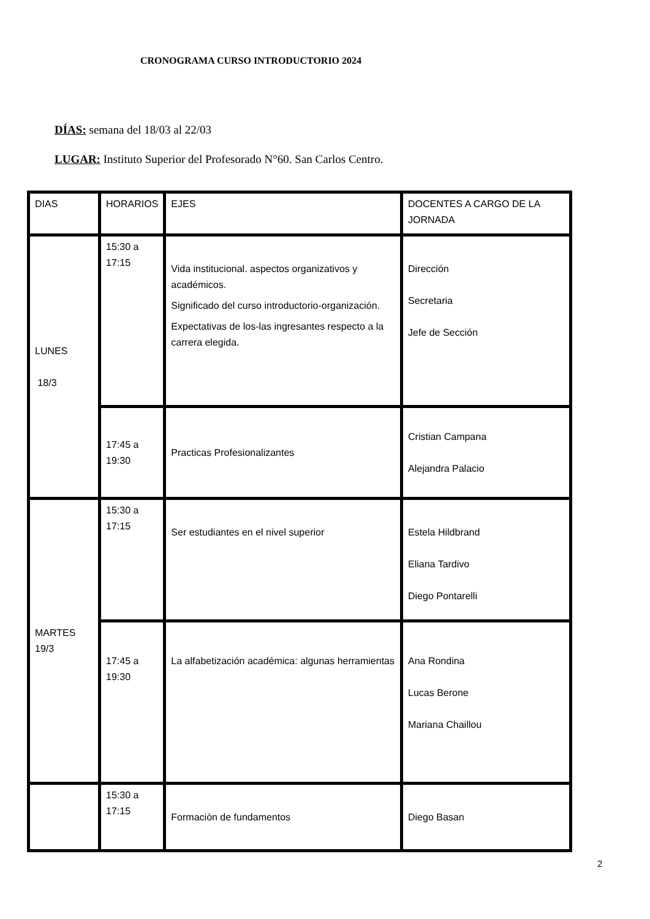CRONOGRAMA CURSO INTRODUCTORIO 2024
DÍAS: semana del 18/03 al 22/03
LUGAR: Instituto Superior del Profesorado N°60. San Carlos Centro.
| DIAS | HORARIOS | EJES | DOCENTES A CARGO DE LA JORNADA |
| LUNES 18/3 | 15:30 a 17:15 | Vida institucional. aspectos organizativos y académicos. Significado del curso introductorio-organización. Expectativas de los-las ingresantes respecto a la carrera elegida. | Dirección Secretaria Jefe de Sección |
| | 17:45 a 19:30 | Practicas Profesionalizantes | Cristian Campana Alejandra Palacio |
| MARTES 19/3 | 15:30 a 17:15 | Ser estudiantes en el nivel superior | Estela Hildbrand Eliana Tardivo Diego Pontarelli |
| | 17:45 a 19:30 | La alfabetización académica: algunas herramientas | Ana Rondina Lucas Berone Mariana Chaillou |
| | 15:30 a 17:15 | Formaciòn de fundamentos | Diego Basan |
2